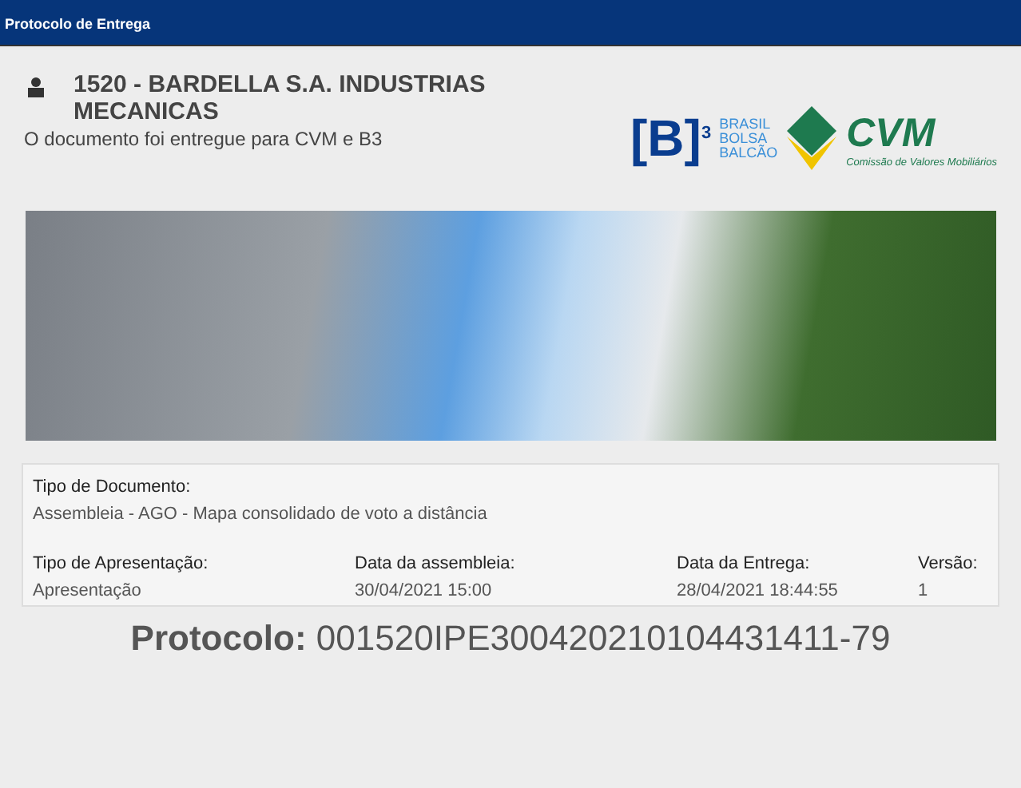Protocolo de Entrega
1520 - BARDELLA S.A. INDUSTRIAS
MECANICAS
O documento foi entregue para CVM e B3
[B]<sup>3</sup>
BRASIL
BOLSA
BALCÃO
CVM
Comissão de Valores Mobiliários
Tipo de Documento:
Assembleia - AGO - Mapa consolidado de voto a distância
Tipo de Apresentação:
Apresentação
Data da assembleia:
30/04/2021 15:00
Data da Entrega:
28/04/2021 18:44:55
Versão:
1
Protocolo: 001520IPE300420210104431411-79